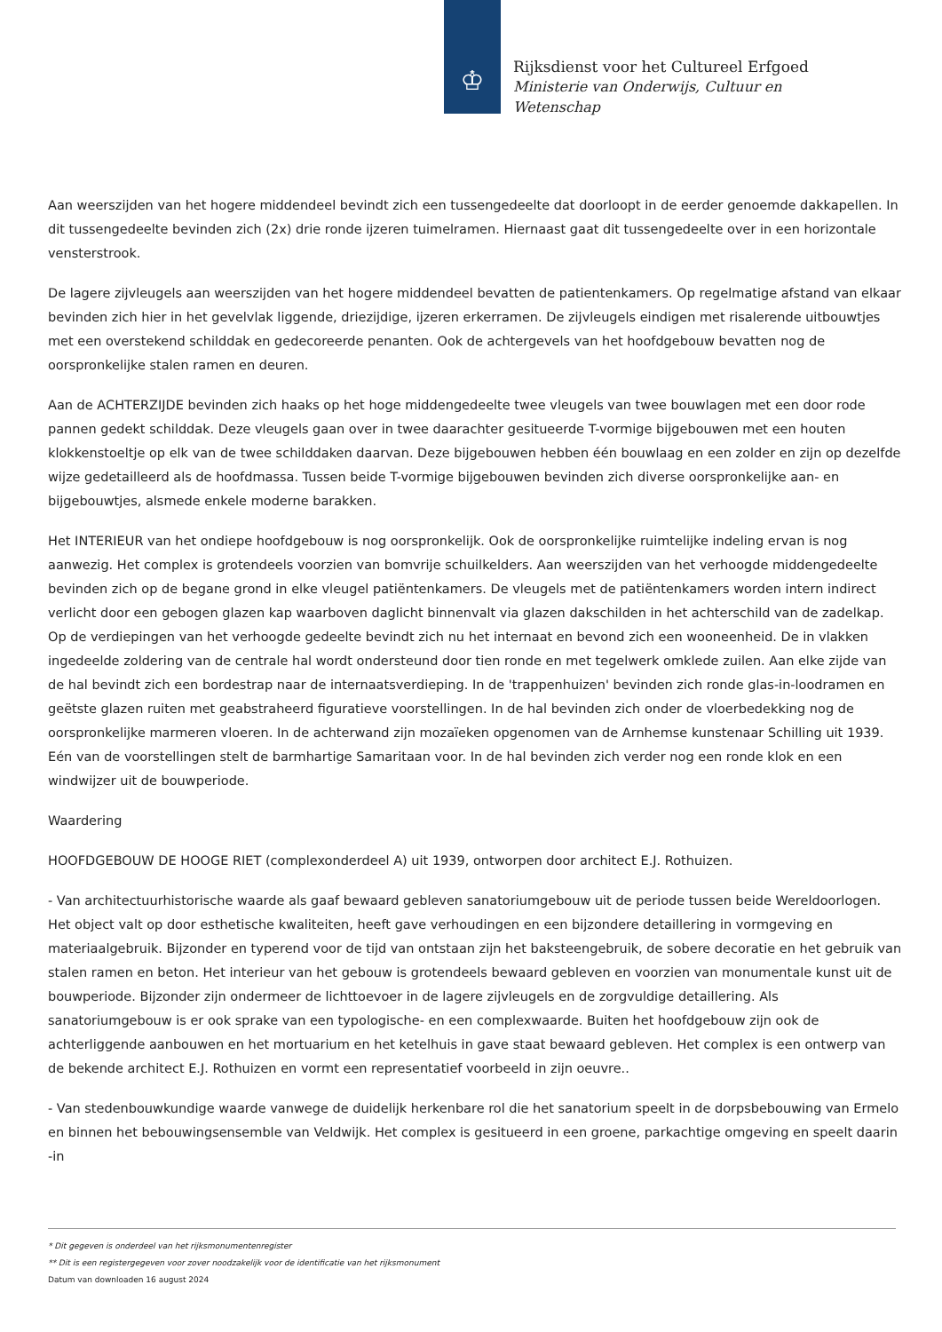♔
Rijksdienst voor het Cultureel Erfgoed
Ministerie van Onderwijs, Cultuur en
Wetenschap
Aan weerszijden van het hogere middendeel bevindt zich een tussengedeelte dat doorloopt in de eerder genoemde dakkapellen. In dit tussengedeelte bevinden zich (2x) drie ronde ijzeren tuimelramen. Hiernaast gaat dit tussengedeelte over in een horizontale vensterstrook.
De lagere zijvleugels aan weerszijden van het hogere middendeel bevatten de patientenkamers. Op regelmatige afstand van elkaar bevinden zich hier in het gevelvlak liggende, driezijdige, ijzeren erkerramen. De zijvleugels eindigen met risalerende uitbouwtjes met een overstekend schilddak en gedecoreerde penanten. Ook de achtergevels van het hoofdgebouw bevatten nog de oorspronkelijke stalen ramen en deuren.
Aan de ACHTERZIJDE bevinden zich haaks op het hoge middengedeelte twee vleugels van twee bouwlagen met een door rode pannen gedekt schilddak. Deze vleugels gaan over in twee daarachter gesitueerde T-vormige bijgebouwen met een houten klokkenstoeltje op elk van de twee schilddaken daarvan. Deze bijgebouwen hebben één bouwlaag en een zolder en zijn op dezelfde wijze gedetailleerd als de hoofdmassa. Tussen beide T-vormige bijgebouwen bevinden zich diverse oorspronkelijke aan- en bijgebouwtjes, alsmede enkele moderne barakken.
Het INTERIEUR van het ondiepe hoofdgebouw is nog oorspronkelijk. Ook de oorspronkelijke ruimtelijke indeling ervan is nog aanwezig. Het complex is grotendeels voorzien van bomvrije schuilkelders. Aan weerszijden van het verhoogde middengedeelte bevinden zich op de begane grond in elke vleugel patiëntenkamers. De vleugels met de patiëntenkamers worden intern indirect verlicht door een gebogen glazen kap waarboven daglicht binnenvalt via glazen dakschilden in het achterschild van de zadelkap. Op de verdiepingen van het verhoogde gedeelte bevindt zich nu het internaat en bevond zich een wooneenheid. De in vlakken ingedeelde zoldering van de centrale hal wordt ondersteund door tien ronde en met tegelwerk omklede zuilen. Aan elke zijde van de hal bevindt zich een bordestrap naar de internaatsverdieping. In de 'trappenhuizen' bevinden zich ronde glas-in-loodramen en geëtste glazen ruiten met geabstraheerd figuratieve voorstellingen. In de hal bevinden zich onder de vloerbedekking nog de oorspronkelijke marmeren vloeren. In de achterwand zijn mozaïeken opgenomen van de Arnhemse kunstenaar Schilling uit 1939. Eén van de voorstellingen stelt de barmhartige Samaritaan voor. In de hal bevinden zich verder nog een ronde klok en een windwijzer uit de bouwperiode.
Waardering
HOOFDGEBOUW DE HOOGE RIET (complexonderdeel A) uit 1939, ontworpen door architect E.J. Rothuizen.
- Van architectuurhistorische waarde als gaaf bewaard gebleven sanatoriumgebouw uit de periode tussen beide Wereldoorlogen. Het object valt op door esthetische kwaliteiten, heeft gave verhoudingen en een bijzondere detaillering in vormgeving en materiaalgebruik. Bijzonder en typerend voor de tijd van ontstaan zijn het baksteengebruik, de sobere decoratie en het gebruik van stalen ramen en beton. Het interieur van het gebouw is grotendeels bewaard gebleven en voorzien van monumentale kunst uit de bouwperiode. Bijzonder zijn ondermeer de lichttoevoer in de lagere zijvleugels en de zorgvuldige detaillering. Als sanatoriumgebouw is er ook sprake van een typologische- en een complexwaarde. Buiten het hoofdgebouw zijn ook de achterliggende aanbouwen en het mortuarium en het ketelhuis in gave staat bewaard gebleven. Het complex is een ontwerp van de bekende architect E.J. Rothuizen en vormt een representatief voorbeeld in zijn oeuvre..
- Van stedenbouwkundige waarde vanwege de duidelijk herkenbare rol die het sanatorium speelt in de dorpsbebouwing van Ermelo en binnen het bebouwingsensemble van Veldwijk. Het complex is gesitueerd in een groene, parkachtige omgeving en speelt daarin -in
* Dit gegeven is onderdeel van het rijksmonumentenregister
** Dit is een registergegeven voor zover noodzakelijk voor de identificatie van het rijksmonument
Datum van downloaden 16 august 2024